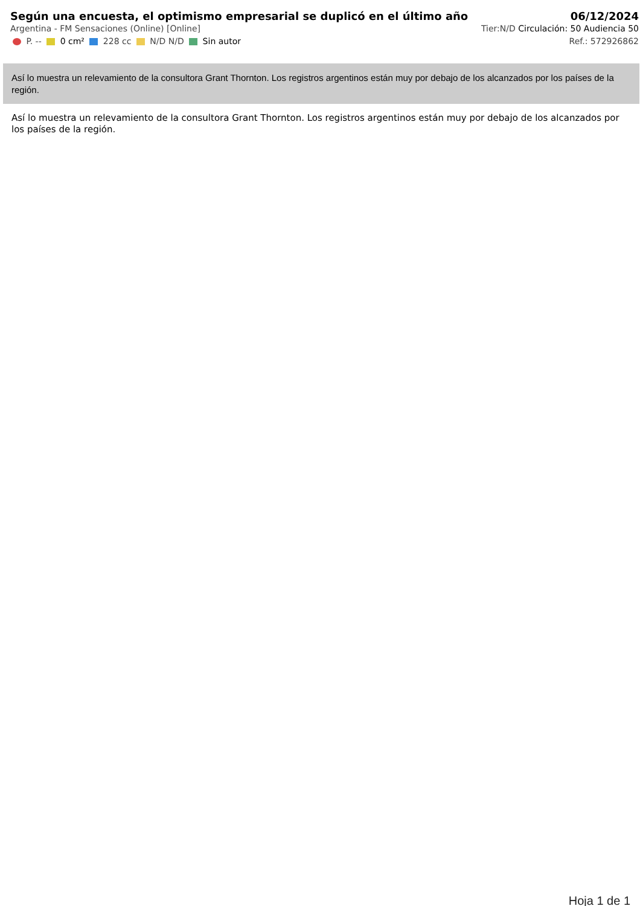Según una encuesta, el optimismo empresarial se duplicó en el último año 06/12/2024
Argentina - FM Sensaciones (Online) [Online] Tier:N/D Circulación: 50 Audiencia 50
P. -- 0 cm² 228 cc N/D N/D Sin autor Ref.: 572926862
Así lo muestra un relevamiento de la consultora Grant Thornton. Los registros argentinos están muy por debajo de los alcanzados por los países de la región.
Así lo muestra un relevamiento de la consultora Grant Thornton. Los registros argentinos están muy por debajo de los alcanzados por los países de la región.
Hoja 1 de 1